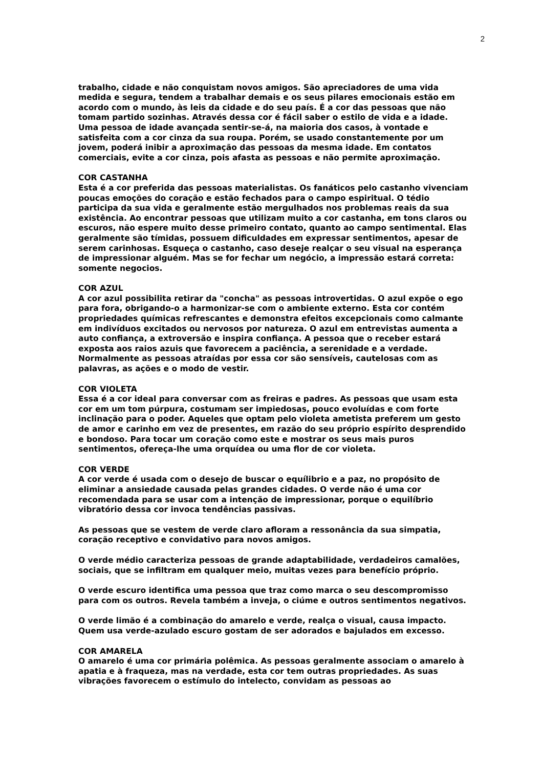2
trabalho, cidade e não conquistam novos amigos. São apreciadores de uma vida medida e segura, tendem a trabalhar demais e os seus pilares emocionais estão em acordo com o mundo, às leis da cidade e do seu país. É a cor das pessoas que não tomam partido sozinhas. Através dessa cor é fácil saber o estilo de vida e a idade. Uma pessoa de idade avançada sentir-se-á, na maioria dos casos, à vontade e satisfeita com a cor cinza da sua roupa. Porém, se usado constantemente por um jovem, poderá inibir a aproximação das pessoas da mesma idade. Em contatos comerciais, evite a cor cinza, pois afasta as pessoas e não permite aproximação.
COR CASTANHA
Esta é a cor preferida das pessoas materialistas. Os fanáticos pelo castanho vivenciam poucas emoções do coração e estão fechados para o campo espiritual. O tédio participa da sua vida e geralmente estão mergulhados nos problemas reais da sua existência. Ao encontrar pessoas que utilizam muito a cor castanha, em tons claros ou escuros, não espere muito desse primeiro contato, quanto ao campo sentimental. Elas geralmente são tímidas, possuem dificuldades em expressar sentimentos, apesar de serem carinhosas. Esqueça o castanho, caso deseje realçar o seu visual na esperança de impressionar alguém. Mas se for fechar um negócio, a impressão estará correta: somente negocios.
COR AZUL
A cor azul possibilita retirar da "concha" as pessoas introvertidas. O azul expõe o ego para fora, obrigando-o a harmonizar-se com o ambiente externo. Esta cor contém propriedades químicas refrescantes e demonstra efeitos excepcionais como calmante em indivíduos excitados ou nervosos por natureza. O azul em entrevistas aumenta a auto confiança, a extroversão e inspira confiança. A pessoa que o receber estará exposta aos raios azuis que favorecem a paciência, a serenidade e a verdade. Normalmente as pessoas atraídas por essa cor são sensíveis, cautelosas com as palavras, as ações e o modo de vestir.
COR VIOLETA
Essa é a cor ideal para conversar com as freiras e padres. As pessoas que usam esta cor em um tom púrpura, costumam ser impiedosas, pouco evoluídas e com forte inclinação para o poder. Aqueles que optam pelo violeta ametista preferem um gesto de amor e carinho em vez de presentes, em razão do seu próprio espírito desprendido e bondoso. Para tocar um coração como este e mostrar os seus mais puros sentimentos, ofereça-lhe uma orquídea ou uma flor de cor violeta.
COR VERDE
A cor verde é usada com o desejo de buscar o equílibrio e a paz, no propósito de eliminar a ansiedade causada pelas grandes cidades. O verde não é uma cor recomendada para se usar com a intenção de impressionar, porque o equilíbrio vibratório dessa cor invoca tendências passivas.
As pessoas que se vestem de verde claro afloram a ressonância da sua simpatia, coração receptivo e convidativo para novos amigos.
O verde médio caracteriza pessoas de grande adaptabilidade, verdadeiros camalões, sociais, que se infiltram em qualquer meio, muitas vezes para benefício próprio.
O verde escuro identifica uma pessoa que traz como marca o seu descompromisso para com os outros. Revela também a inveja, o ciúme e outros sentimentos negativos.
O verde limão é a combinação do amarelo e verde, realça o visual, causa impacto. Quem usa verde-azulado escuro gostam de ser adorados e bajulados em excesso.
COR AMARELA
O amarelo é uma cor primária polêmica. As pessoas geralmente associam o amarelo à apatia e à fraqueza, mas na verdade, esta cor tem outras propriedades. As suas vibrações favorecem o estímulo do intelecto, convidam as pessoas ao